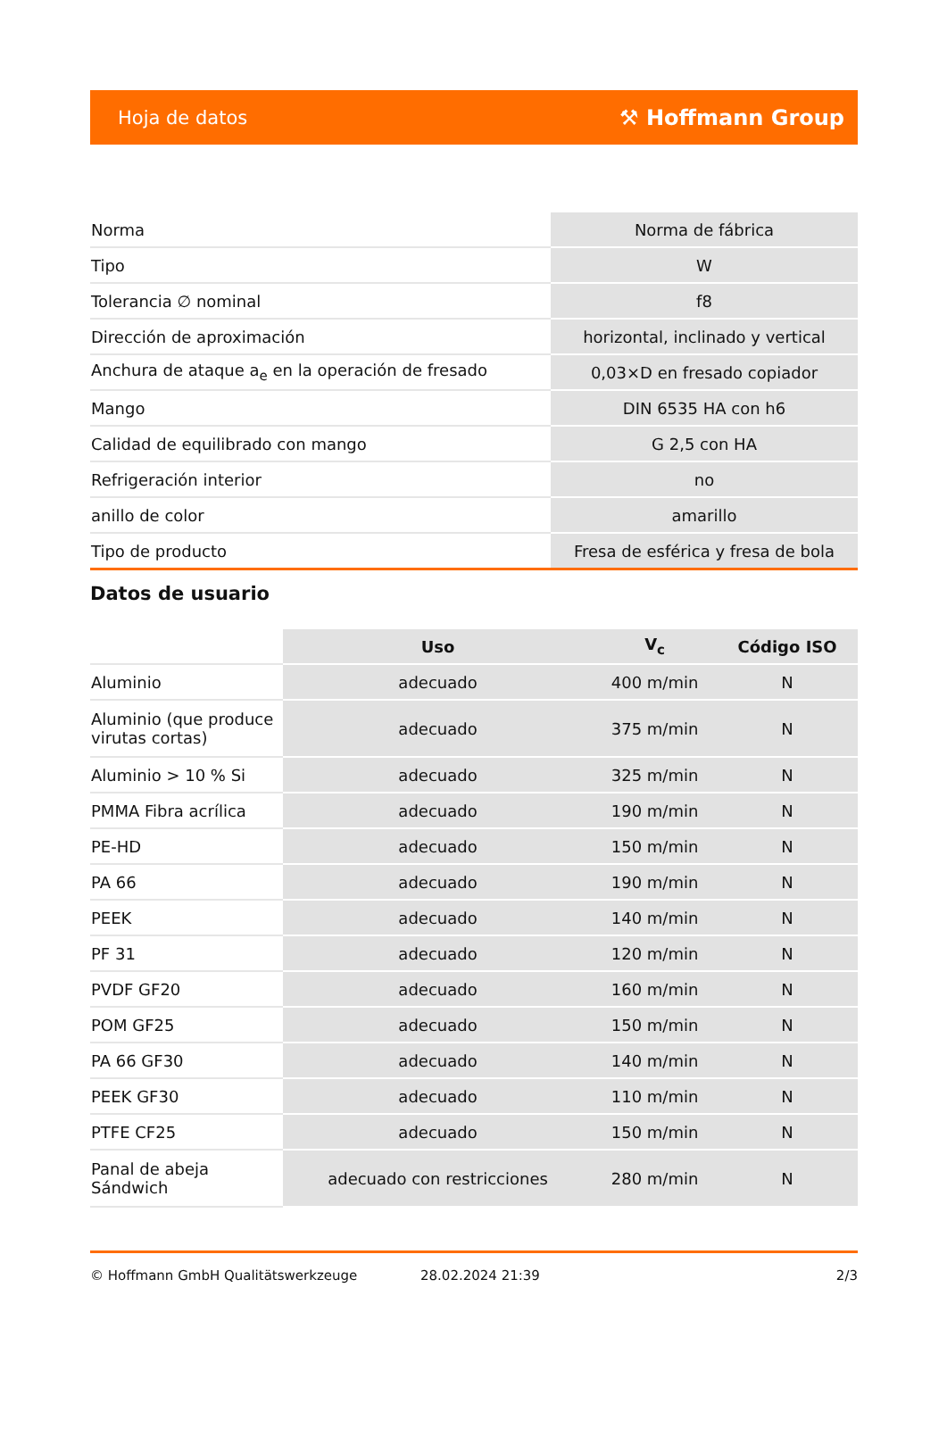Hoja de datos ⚒ Hoffmann Group
| Norma | Norma de fábrica |
| Tipo | W |
| Tolerancia ∅ nominal | f8 |
| Dirección de aproximación | horizontal, inclinado y vertical |
| Anchura de ataque a<sub>e</sub> en la operación de fresado | 0,03×D en fresado copiador |
| Mango | DIN 6535 HA con h6 |
| Calidad de equilibrado con mango | G 2,5 con HA |
| Refrigeración interior | no |
| anillo de color | amarillo |
| Tipo de producto | Fresa de esférica y fresa de bola |
Datos de usuario
| | Uso | V<sub>c</sub> | Código ISO |
| --- | --- | --- | --- |
| Aluminio | adecuado | 400 m/min | N |
| Aluminio (que produce virutas cortas) | adecuado | 375 m/min | N |
| Aluminio > 10 % Si | adecuado | 325 m/min | N |
| PMMA Fibra acrílica | adecuado | 190 m/min | N |
| PE-HD | adecuado | 150 m/min | N |
| PA 66 | adecuado | 190 m/min | N |
| PEEK | adecuado | 140 m/min | N |
| PF 31 | adecuado | 120 m/min | N |
| PVDF GF20 | adecuado | 160 m/min | N |
| POM GF25 | adecuado | 150 m/min | N |
| PA 66 GF30 | adecuado | 140 m/min | N |
| PEEK GF30 | adecuado | 110 m/min | N |
| PTFE CF25 | adecuado | 150 m/min | N |
| Panal de abeja Sándwich | adecuado con restricciones | 280 m/min | N |
© Hoffmann GmbH Qualitätswerkzeuge 28.02.2024 21:39 2/3